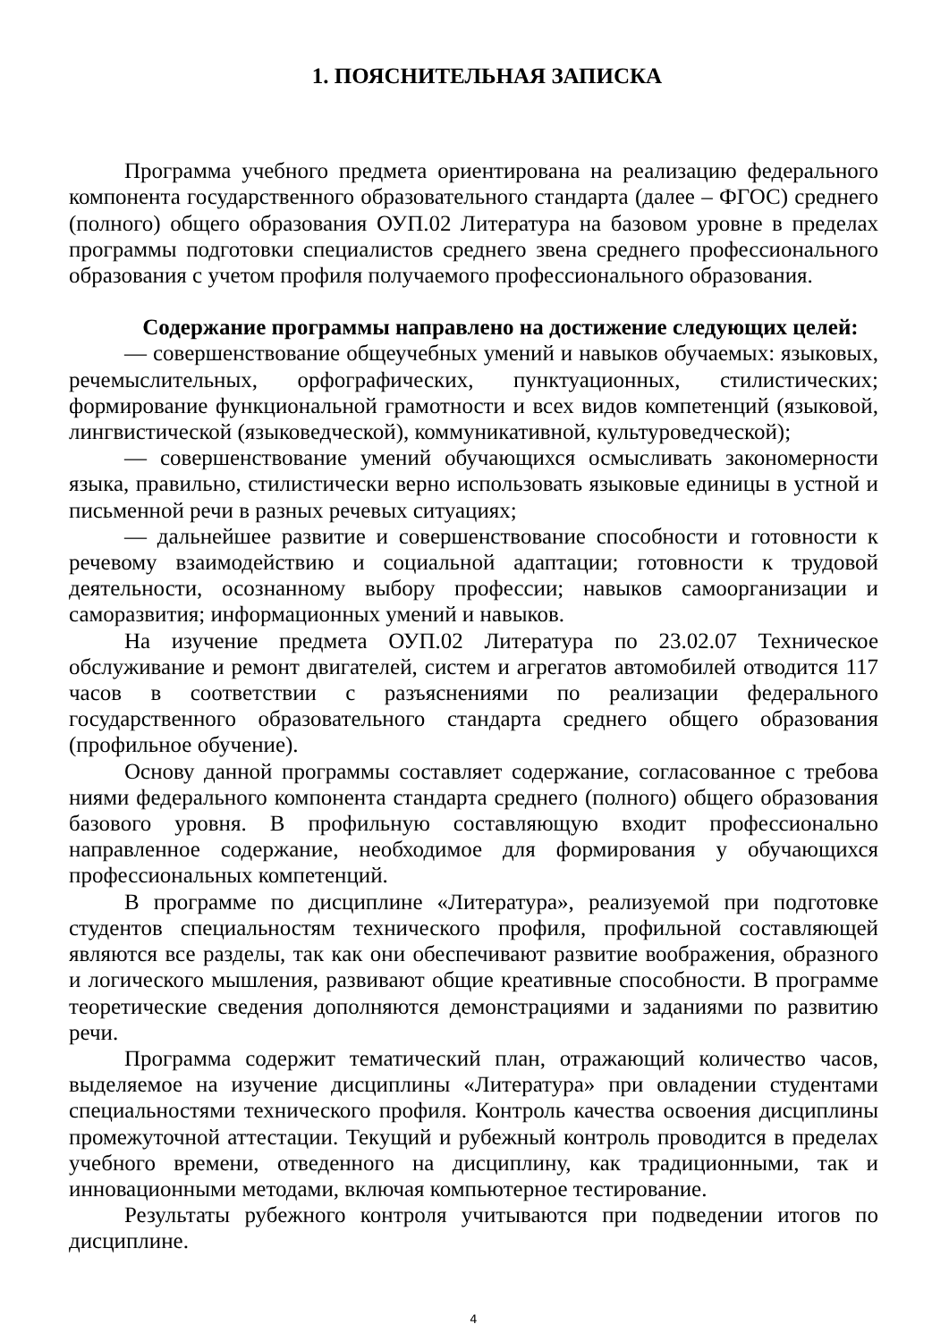1. ПОЯСНИТЕЛЬНАЯ ЗАПИСКА
Программа учебного предмета ориентирована на реализацию федерального компонента государственного образовательного стандарта (далее – ФГОС) среднего (полного) общего образования ОУП.02 Литература на базовом уровне в пределах программы подготовки специалистов среднего звена среднего профессионального образования с учетом профиля получаемого профессионального образования.
Содержание программы направлено на достижение следующих целей:
— совершенствование общеучебных умений и навыков обучаемых: языковых, речемыслительных, орфографических, пунктуационных, стилистических; формирование функциональной грамотности и всех видов компетенций (языковой, лингвистической (языковедческой), коммуникативной, культуроведческой);
— совершенствование умений обучающихся осмысливать закономерности языка, правильно, стилистически верно использовать языковые единицы в устной и письменной речи в разных речевых ситуациях;
— дальнейшее развитие и совершенствование способности и готовности к речевому взаимодействию и социальной адаптации; готовности к трудовой деятельности, осознанному выбору профессии; навыков самоорганизации и саморазвития; информационных умений и навыков.
На изучение предмета ОУП.02 Литература по 23.02.07 Техническое обслуживание и ремонт двигателей, систем и агрегатов автомобилей отводится 117 часов в соответствии с разъяснениями по реализации федерального государственного образовательного стандарта среднего общего образования (профильное обучение).
Основу данной программы составляет содержание, согласованное с требова ниями федерального компонента стандарта среднего (полного) общего образования базового уровня. В профильную составляющую входит профессионально направленное содержание, необходимое для формирования у обучающихся профессиональных компетенций.
В программе по дисциплине «Литература», реализуемой при подготовке студентов специальностям технического профиля, профильной составляющей являются все разделы, так как они обеспечивают развитие воображения, образного и логического мышления, развивают общие креативные способности. В программе теоретические сведения дополняются демонстрациями и заданиями по развитию речи.
Программа содержит тематический план, отражающий количество часов, выделяемое на изучение дисциплины «Литература» при овладении студентами специальностями технического профиля. Контроль качества освоения дисциплины промежуточной аттестации. Текущий и рубежный контроль проводится в пределах учебного времени, отведенного на дисциплину, как традиционными, так и инновационными методами, включая компьютерное тестирование.
Результаты рубежного контроля учитываются при подведении итогов по дисциплине.
4